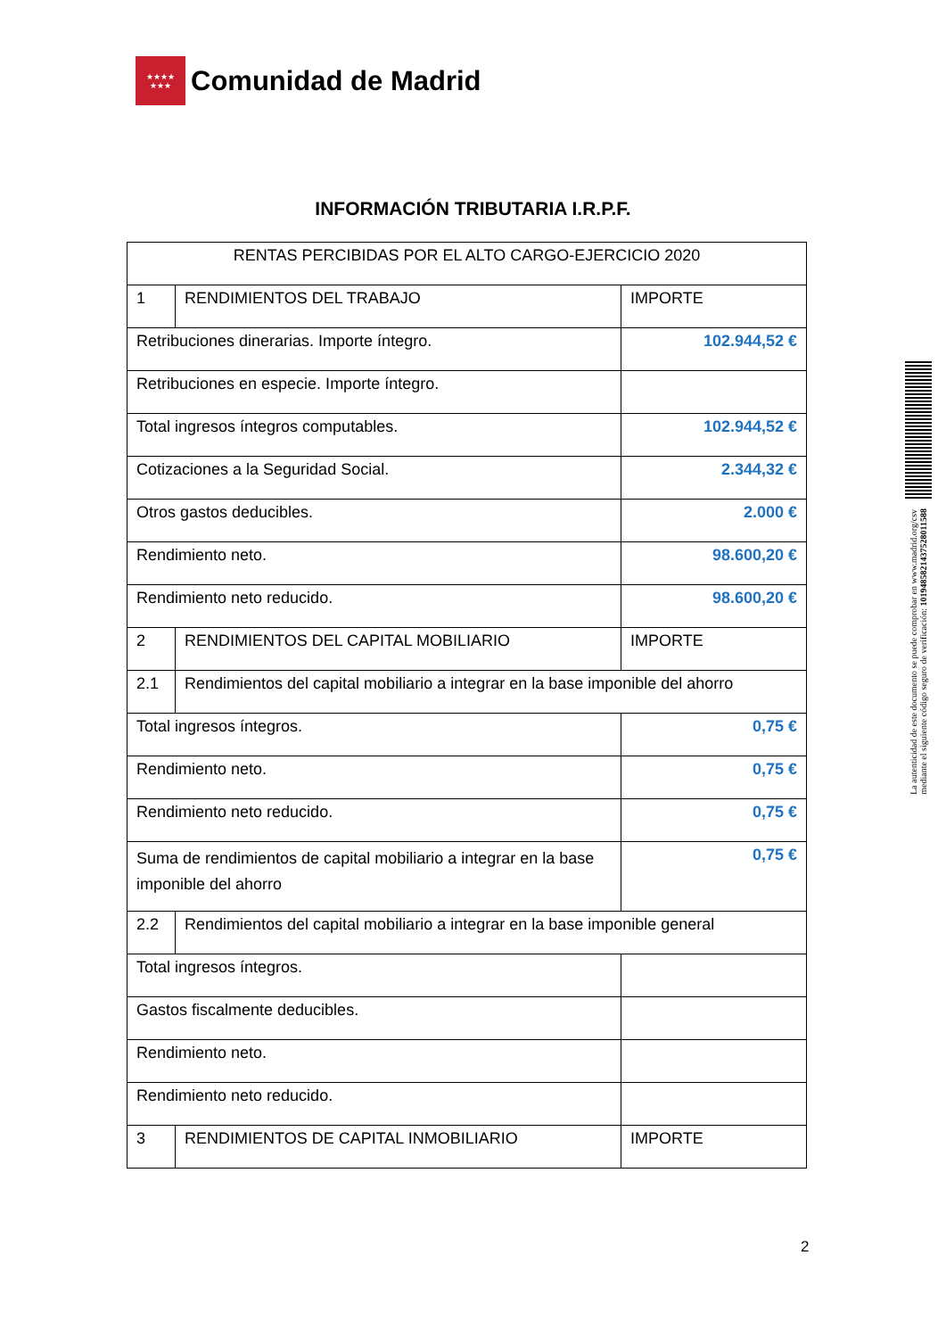★★★★
★★★
Comunidad de Madrid
INFORMACIÓN TRIBUTARIA I.R.P.F.
| RENTAS PERCIBIDAS POR EL ALTO CARGO-EJERCICIO 2020 | | |
| 1 | RENDIMIENTOS DEL TRABAJO | IMPORTE |
| Retribuciones dinerarias. Importe íntegro. | | 102.944,52 € |
| Retribuciones en especie. Importe íntegro. | | |
| Total ingresos íntegros computables. | | 102.944,52 € |
| Cotizaciones a la Seguridad Social. | | 2.344,32 € |
| Otros gastos deducibles. | | 2.000 € |
| Rendimiento neto. | | 98.600,20 € |
| Rendimiento neto reducido. | | 98.600,20 € |
| 2 | RENDIMIENTOS DEL CAPITAL MOBILIARIO | IMPORTE |
| 2.1 | Rendimientos del capital mobiliario a integrar en la base imponible del ahorro | |
| Total ingresos íntegros. | | 0,75 € |
| Rendimiento neto. | | 0,75 € |
| Rendimiento neto reducido. | | 0,75 € |
| Suma de rendimientos de capital mobiliario a integrar en la base imponible del ahorro | | 0,75 € |
| 2.2 | Rendimientos del capital mobiliario a integrar en la base imponible general | |
| Total ingresos íntegros. | | |
| Gastos fiscalmente deducibles. | | |
| Rendimiento neto. | | |
| Rendimiento neto reducido. | | |
| 3 | RENDIMIENTOS DE CAPITAL INMOBILIARIO | IMPORTE |
La autenticidad de este documento se puede comprobar en www.madrid.org/csv
mediante el siguiente código seguro de verificación: 1019485821437528011588
2